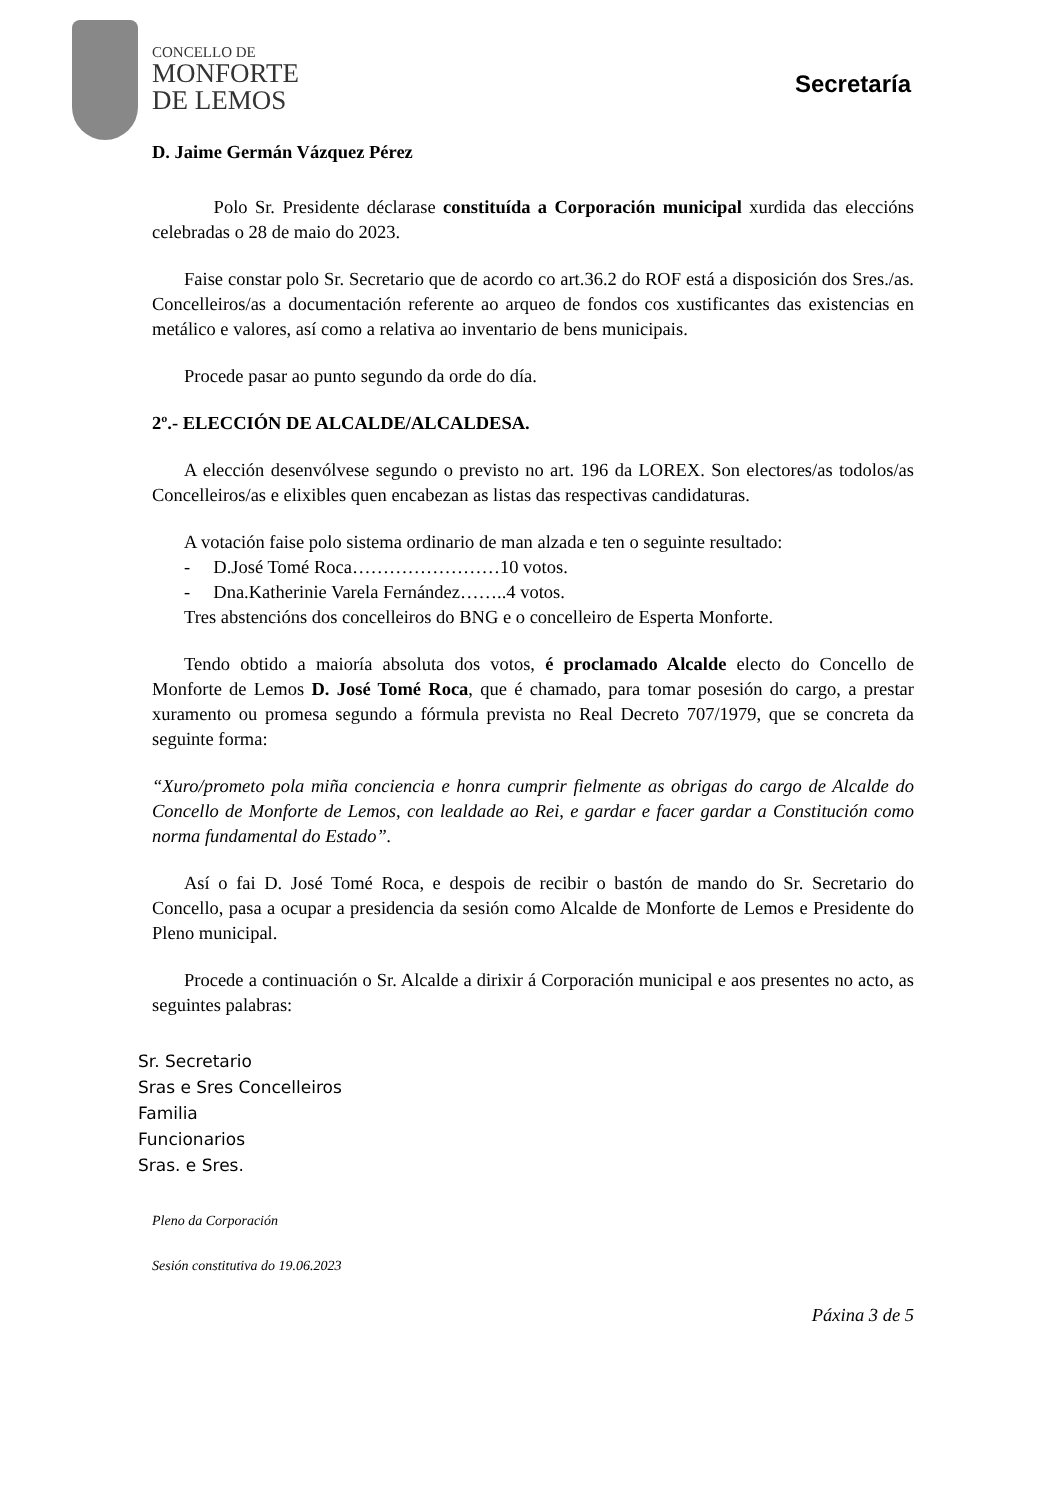CONCELLO DE
MONFORTE
DE LEMOS
Secretaría
D. Jaime Germán Vázquez Pérez
Polo Sr. Presidente déclarase constituída a Corporación municipal xurdida das eleccións celebradas o 28 de maio do 2023.
Faise constar polo Sr. Secretario que de acordo co art.36.2 do ROF está a disposición dos Sres./as. Concelleiros/as a documentación referente ao arqueo de fondos cos xustificantes das existencias en metálico e valores, así como a relativa ao inventario de bens municipais.
Procede pasar ao punto segundo da orde do día.
2º.- ELECCIÓN DE ALCALDE/ALCALDESA.
A elección desenvólvese segundo o previsto no art. 196 da LOREX. Son electores/as todolos/as Concelleiros/as e elixibles quen encabezan as listas das respectivas candidaturas.
A votación faise polo sistema ordinario de man alzada e ten o seguinte resultado:
- D.José Tomé Roca……………………10 votos.
- Dna.Katherinie Varela Fernández……..4 votos.
Tres abstencións dos concelleiros do BNG e o concelleiro de Esperta Monforte.
Tendo obtido a maioría absoluta dos votos, é proclamado Alcalde electo do Concello de Monforte de Lemos D. José Tomé Roca, que é chamado, para tomar posesión do cargo, a prestar xuramento ou promesa segundo a fórmula prevista no Real Decreto 707/1979, que se concreta da seguinte forma:
“Xuro/prometo pola miña conciencia e honra cumprir fielmente as obrigas do cargo de Alcalde do Concello de Monforte de Lemos, con lealdade ao Rei, e gardar e facer gardar a Constitución como norma fundamental do Estado”.
Así o fai D. José Tomé Roca, e despois de recibir o bastón de mando do Sr. Secretario do Concello, pasa a ocupar a presidencia da sesión como Alcalde de Monforte de Lemos e Presidente do Pleno municipal.
Procede a continuación o Sr. Alcalde a dirixir á Corporación municipal e aos presentes no acto, as seguintes palabras:
Sr. Secretario
Sras e Sres Concelleiros
Familia
Funcionarios
Sras. e Sres.
Pleno da Corporación
Sesión constitutiva do 19.06.2023
Páxina 3 de 5